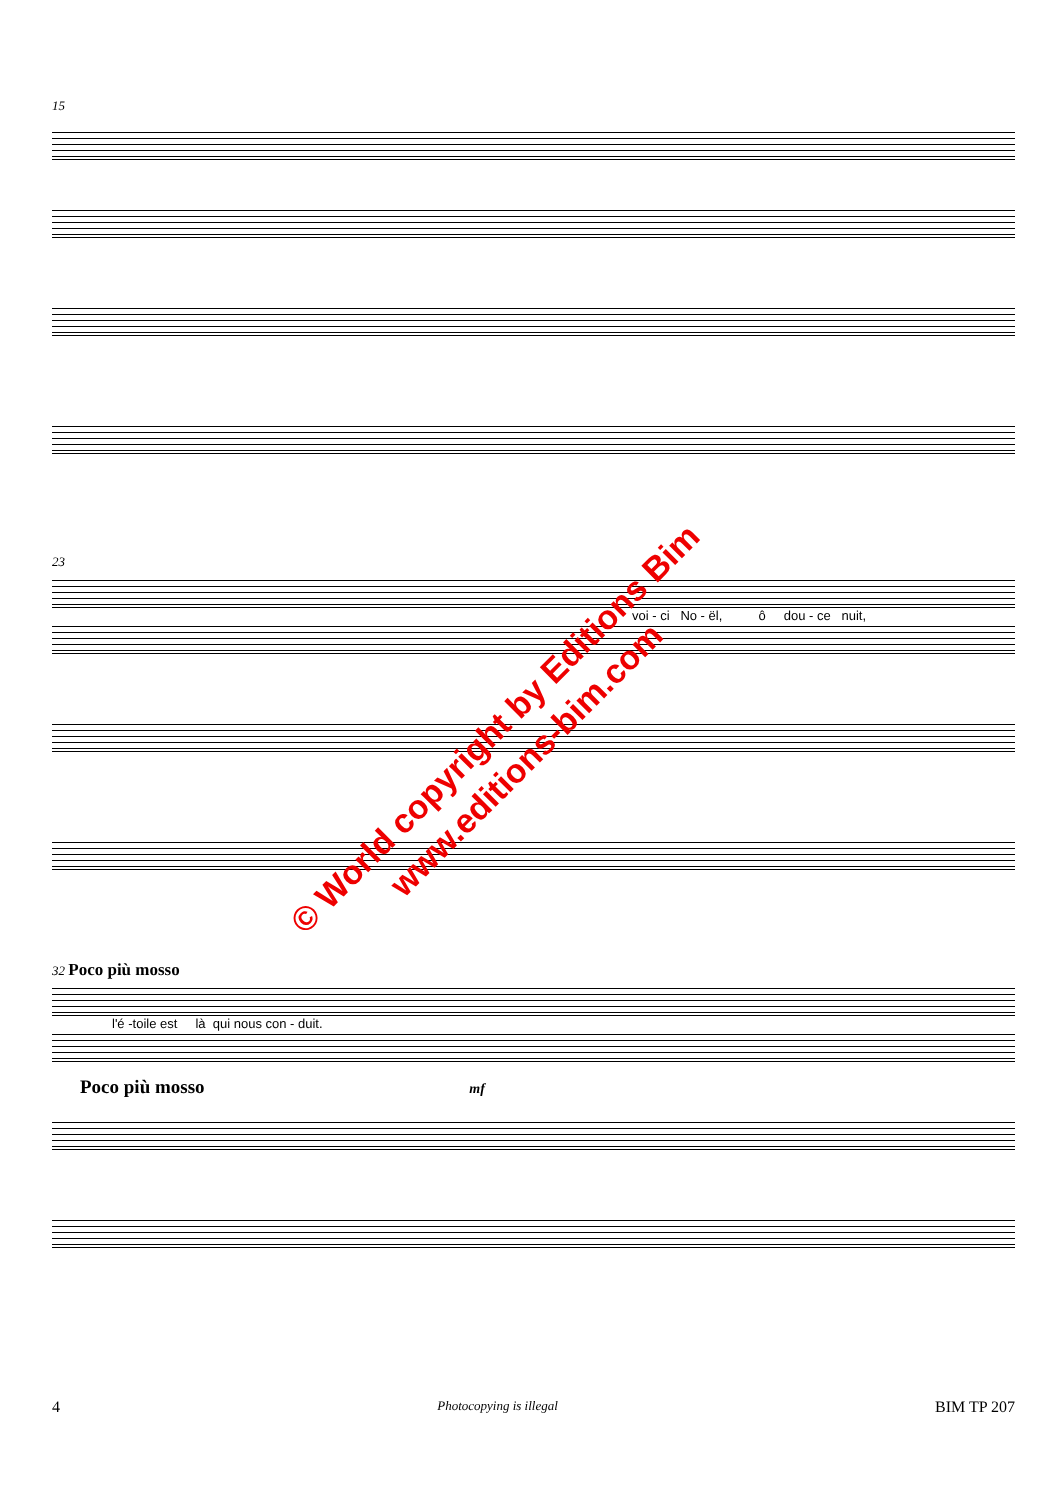15
23
voi - ci No - ël, ô dou - ce nuit,
32 Poco più mosso
l'é -toile est là qui nous con - duit.
Poco più mosso mf
© World copyright by Editions Bim
www.editions-bim.com
4 Photocopying is illegal BIM TP 207